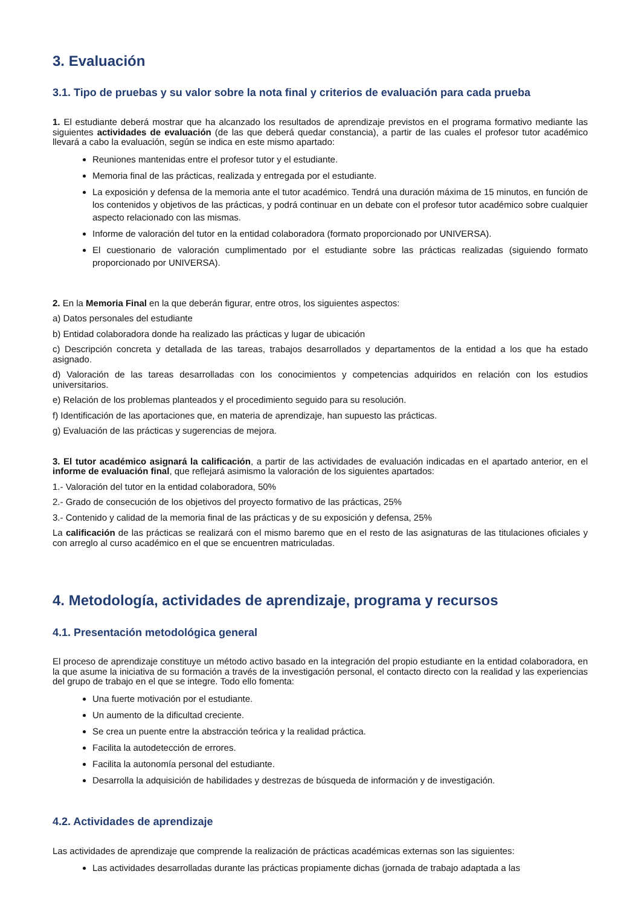3. Evaluación
3.1. Tipo de pruebas y su valor sobre la nota final y criterios de evaluación para cada prueba
1. El estudiante deberá mostrar que ha alcanzado los resultados de aprendizaje previstos en el programa formativo mediante las siguientes actividades de evaluación (de las que deberá quedar constancia), a partir de las cuales el profesor tutor académico llevará a cabo la evaluación, según se indica en este mismo apartado:
Reuniones mantenidas entre el profesor tutor y el estudiante.
Memoria final de las prácticas, realizada y entregada por el estudiante.
La exposición y defensa de la memoria ante el tutor académico. Tendrá una duración máxima de 15 minutos, en función de los contenidos y objetivos de las prácticas, y podrá continuar en un debate con el profesor tutor académico sobre cualquier aspecto relacionado con las mismas.
Informe de valoración del tutor en la entidad colaboradora (formato proporcionado por UNIVERSA).
El cuestionario de valoración cumplimentado por el estudiante sobre las prácticas realizadas (siguiendo formato proporcionado por UNIVERSA).
2. En la Memoria Final en la que deberán figurar, entre otros, los siguientes aspectos:
a) Datos personales del estudiante
b) Entidad colaboradora donde ha realizado las prácticas y lugar de ubicación
c) Descripción concreta y detallada de las tareas, trabajos desarrollados y departamentos de la entidad a los que ha estado asignado.
d) Valoración de las tareas desarrolladas con los conocimientos y competencias adquiridos en relación con los estudios universitarios.
e) Relación de los problemas planteados y el procedimiento seguido para su resolución.
f) Identificación de las aportaciones que, en materia de aprendizaje, han supuesto las prácticas.
g) Evaluación de las prácticas y sugerencias de mejora.
3. El tutor académico asignará la calificación, a partir de las actividades de evaluación indicadas en el apartado anterior, en el informe de evaluación final, que reflejará asimismo la valoración de los siguientes apartados:
1.- Valoración del tutor en la entidad colaboradora, 50%
2.- Grado de consecución de los objetivos del proyecto formativo de las prácticas, 25%
3.- Contenido y calidad de la memoria final de las prácticas y de su exposición y defensa, 25%
La calificación de las prácticas se realizará con el mismo baremo que en el resto de las asignaturas de las titulaciones oficiales y con arreglo al curso académico en el que se encuentren matriculadas.
4. Metodología, actividades de aprendizaje, programa y recursos
4.1. Presentación metodológica general
El proceso de aprendizaje constituye un método activo basado en la integración del propio estudiante en la entidad colaboradora, en la que asume la iniciativa de su formación a través de la investigación personal, el contacto directo con la realidad y las experiencias del grupo de trabajo en el que se integre. Todo ello fomenta:
Una fuerte motivación por el estudiante.
Un aumento de la dificultad creciente.
Se crea un puente entre la abstracción teórica y la realidad práctica.
Facilita la autodetección de errores.
Facilita la autonomía personal del estudiante.
Desarrolla la adquisición de habilidades y destrezas de búsqueda de información y de investigación.
4.2. Actividades de aprendizaje
Las actividades de aprendizaje que comprende la realización de prácticas académicas externas son las siguientes:
Las actividades desarrolladas durante las prácticas propiamente dichas (jornada de trabajo adaptada a las